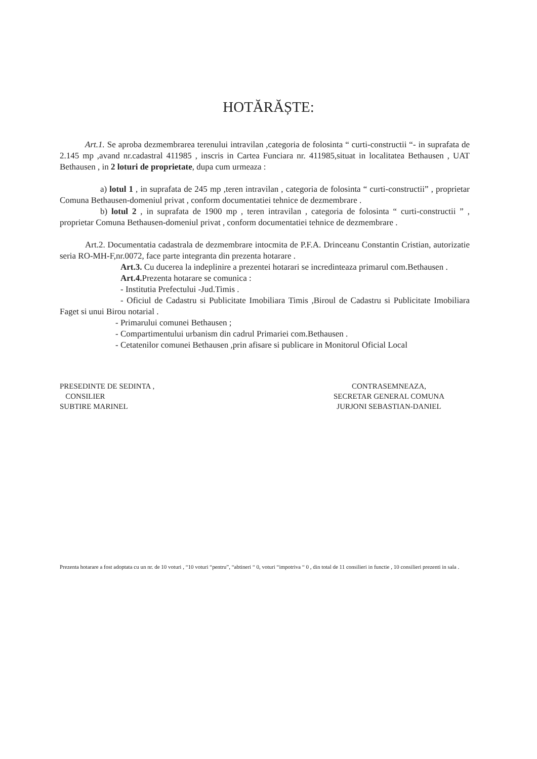HOTĂRĂȘTE:
Art.1. Se aproba dezmembrarea terenului intravilan ,categoria de folosinta “ curti-constructii “- in suprafata de 2.145 mp ,avand nr.cadastral 411985 , inscris in Cartea Funciara nr. 411985,situat in localitatea Bethausen , UAT Bethausen , in 2 loturi de proprietate, dupa cum urmeaza :
a) lotul 1 , in suprafata de 245 mp ,teren intravilan , categoria de folosinta “ curti-constructii” , proprietar Comuna Bethausen-domeniul privat , conform documentatiei tehnice de dezmembrare .
b) lotul 2 , in suprafata de 1900 mp , teren intravilan , categoria de folosinta “ curti-constructii ” , proprietar Comuna Bethausen-domeniul privat , conform documentatiei tehnice de dezmembrare .
Art.2. Documentatia cadastrala de dezmembrare intocmita de P.F.A. Drinceanu Constantin Cristian, autorizatie seria RO-MH-F,nr.0072, face parte integranta din prezenta hotarare .
Art.3. Cu ducerea la indeplinire a prezentei hotarari se incredinteaza primarul com.Bethausen .
Art.4. Prezenta hotarare se comunica :
- Institutia Prefectului -Jud.Timis .
- Oficiul de Cadastru si Publicitate Imobiliara Timis ,Biroul de Cadastru si Publicitate Imobiliara Faget si unui Birou notarial .
- Primarului comunei Bethausen ;
- Compartimentului urbanism din cadrul Primariei com.Bethausen .
- Cetatenilor comunei Bethausen ,prin afisare si publicare in Monitorul Oficial Local
PRESEDINTE DE SEDINTA ,
CONSILIER
SUBTIRE MARINEL
CONTRASEMNEAZA,
SECRETAR GENERAL COMUNA
JURJONI SEBASTIAN-DANIEL
Prezenta hotarare a fost adoptata cu un nr. de 10 voturi , “10 voturi “pentru”, “abtineri “ 0, voturi “impotriva “ 0 , din total de 11 consilieri in functie , 10 consilieri prezenti in sala .